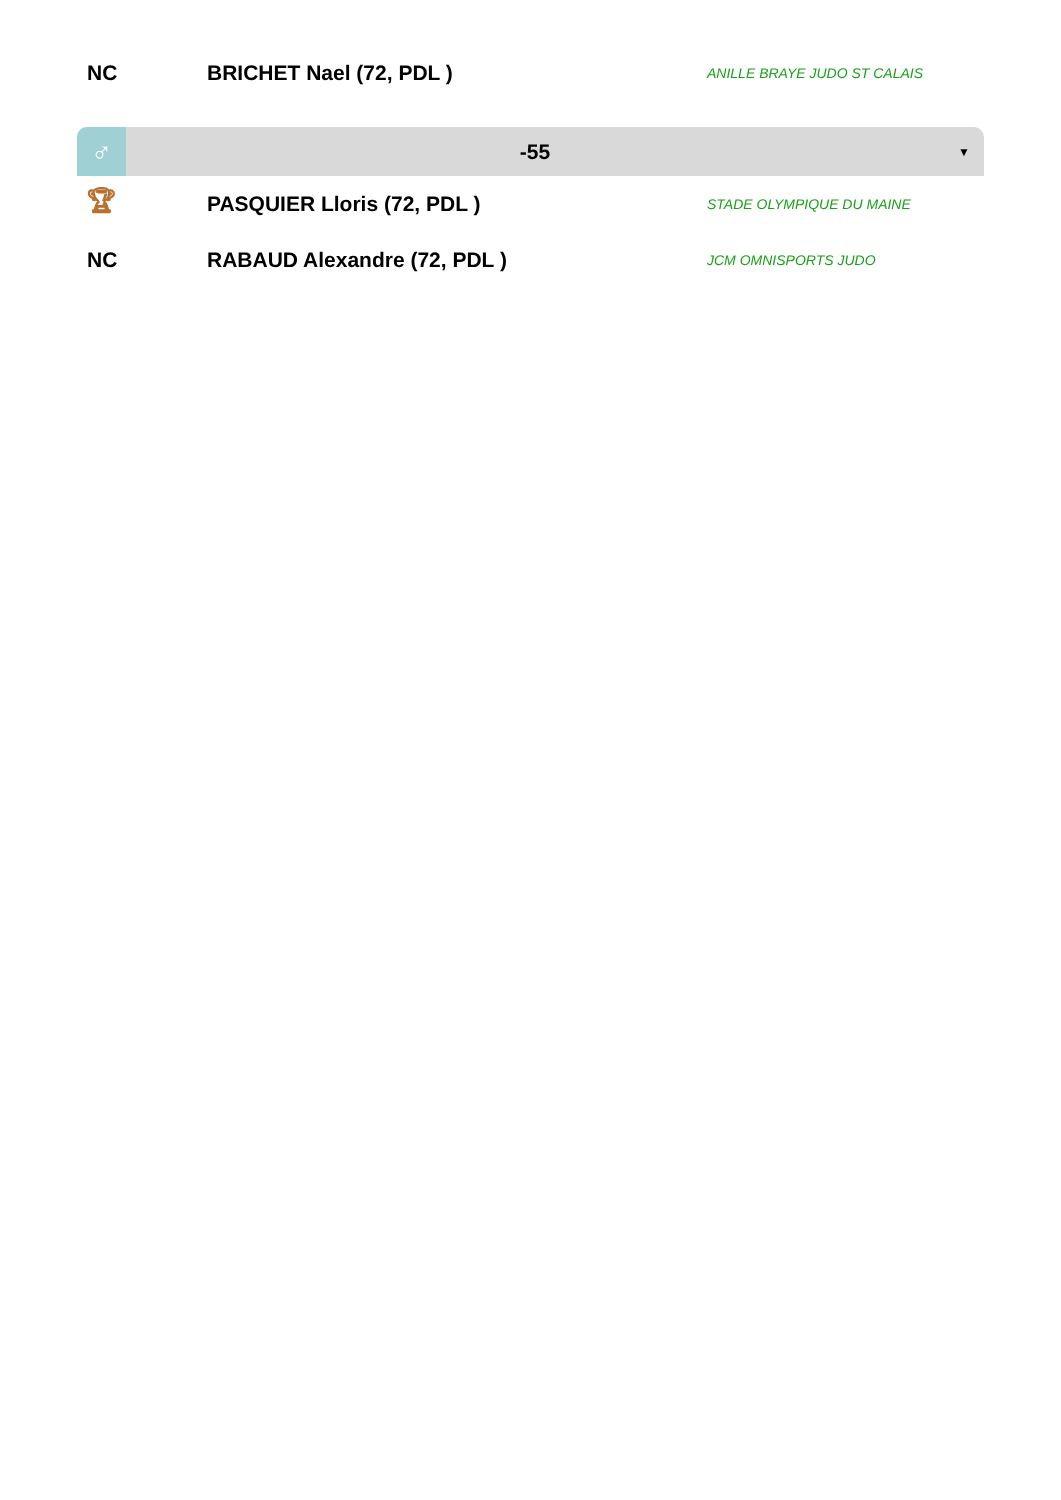| NC | BRICHET Nael (72, PDL ) | ANILLE BRAYE JUDO ST CALAIS |
| ♂ | -55 | ▼ |
| 🏆︎ | PASQUIER Lloris (72, PDL ) | STADE OLYMPIQUE DU MAINE |
| NC | RABAUD Alexandre (72, PDL ) | JCM OMNISPORTS JUDO |